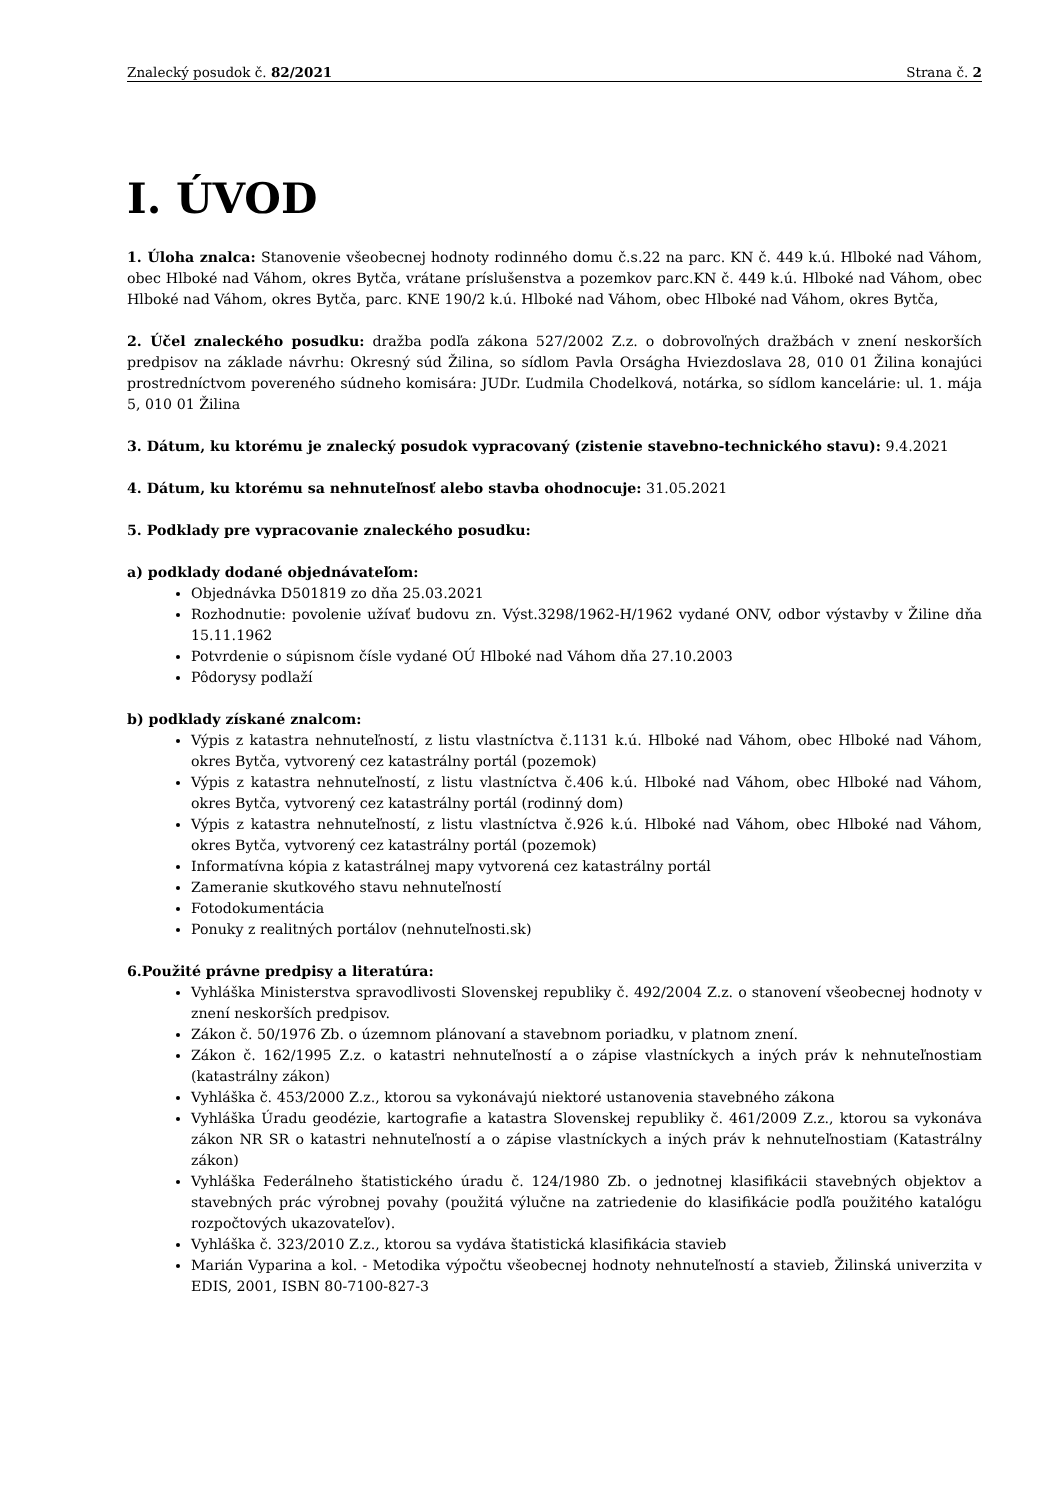Znalecký posudok č. 82/2021 Strana č. 2
I. ÚVOD
1. Úloha znalca: Stanovenie všeobecnej hodnoty rodinného domu č.s.22 na parc. KN č. 449 k.ú. Hlboké nad Váhom, obec Hlboké nad Váhom, okres Bytča, vrátane príslušenstva a pozemkov parc.KN č. 449 k.ú. Hlboké nad Váhom, obec Hlboké nad Váhom, okres Bytča, parc. KNE 190/2 k.ú. Hlboké nad Váhom, obec Hlboké nad Váhom, okres Bytča,
2. Účel znaleckého posudku: dražba podľa zákona 527/2002 Z.z. o dobrovoľných dražbách v znení neskorších predpisov na základe návrhu: Okresný súd Žilina, so sídlom Pavla Orságha Hviezdoslava 28, 010 01 Žilina konajúci prostredníctvom povereného súdneho komisára: JUDr. Ľudmila Chodelková, notárka, so sídlom kancelárie: ul. 1. mája 5, 010 01 Žilina
3. Dátum, ku ktorému je znalecký posudok vypracovaný (zistenie stavebno-technického stavu): 9.4.2021
4. Dátum, ku ktorému sa nehnuteľnosť alebo stavba ohodnocuje: 31.05.2021
5. Podklady pre vypracovanie znaleckého posudku:
a) podklady dodané objednávateľom:
Objednávka D501819 zo dňa 25.03.2021
Rozhodnutie: povolenie užívať budovu zn. Výst.3298/1962-H/1962 vydané ONV, odbor výstavby v Žiline dňa 15.11.1962
Potvrdenie o súpisnom čísle vydané OÚ Hlboké nad Váhom dňa 27.10.2003
Pôdorysy podlaží
b) podklady získané znalcom:
Výpis z katastra nehnuteľností, z listu vlastníctva č.1131 k.ú. Hlboké nad Váhom, obec Hlboké nad Váhom, okres Bytča, vytvorený cez katastrálny portál (pozemok)
Výpis z katastra nehnuteľností, z listu vlastníctva č.406 k.ú. Hlboké nad Váhom, obec Hlboké nad Váhom, okres Bytča, vytvorený cez katastrálny portál (rodinný dom)
Výpis z katastra nehnuteľností, z listu vlastníctva č.926 k.ú. Hlboké nad Váhom, obec Hlboké nad Váhom, okres Bytča, vytvorený cez katastrálny portál (pozemok)
Informatívna kópia z katastrálnej mapy vytvorená cez katastrálny portál
Zameranie skutkového stavu nehnuteľností
Fotodokumentácia
Ponuky z realitných portálov (nehnuteľnosti.sk)
6.Použité právne predpisy a literatúra:
Vyhláška Ministerstva spravodlivosti Slovenskej republiky č. 492/2004 Z.z. o stanovení všeobecnej hodnoty v znení neskorších predpisov.
Zákon č. 50/1976 Zb. o územnom plánovaní a stavebnom poriadku, v platnom znení.
Zákon č. 162/1995 Z.z. o katastri nehnuteľností a o zápise vlastníckych a iných práv k nehnuteľnostiam (katastrálny zákon)
Vyhláška č. 453/2000 Z.z., ktorou sa vykonávajú niektoré ustanovenia stavebného zákona
Vyhláška Úradu geodézie, kartografie a katastra Slovenskej republiky č. 461/2009 Z.z., ktorou sa vykonáva zákon NR SR o katastri nehnuteľností a o zápise vlastníckych a iných práv k nehnuteľnostiam (Katastrálny zákon)
Vyhláška Federálneho štatistického úradu č. 124/1980 Zb. o jednotnej klasifikácii stavebných objektov a stavebných prác výrobnej povahy (použitá výlučne na zatriedenie do klasifikácie podľa použitého katalógu rozpočtových ukazovateľov).
Vyhláška č. 323/2010 Z.z., ktorou sa vydáva štatistická klasifikácia stavieb
Marián Vyparina a kol. - Metodika výpočtu všeobecnej hodnoty nehnuteľností a stavieb, Žilinská univerzita v EDIS, 2001, ISBN 80-7100-827-3